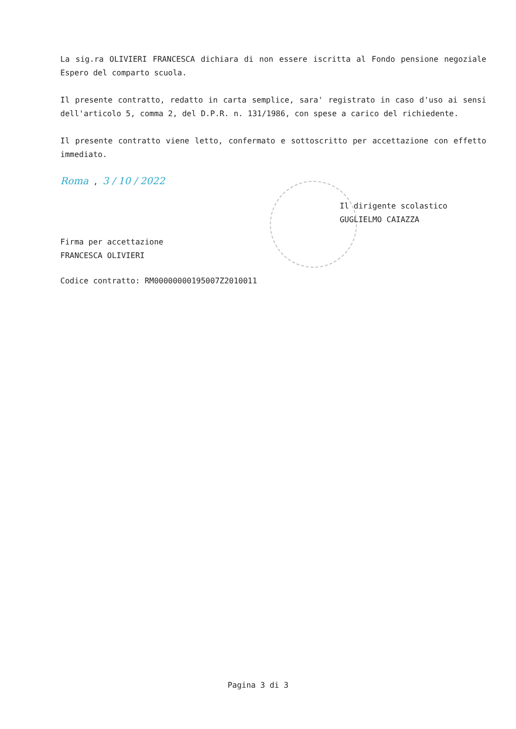La sig.ra OLIVIERI FRANCESCA dichiara di non essere iscritta al Fondo pensione negoziale Espero del comparto scuola.
Il presente contratto, redatto in carta semplice, sara' registrato in caso d'uso ai sensi dell'articolo 5, comma 2, del D.P.R. n. 131/1986, con spese a carico del richiedente.
Il presente contratto viene letto, confermato e sottoscritto per accettazione con effetto immediato.
Roma , 3 / 10 / 2022
Firma per accettazione
FRANCESCA OLIVIERI
Il dirigente scolastico
GUGLIELMO CAIAZZA
Codice contratto: RM00000000195007Z2010011
Pagina 3 di 3